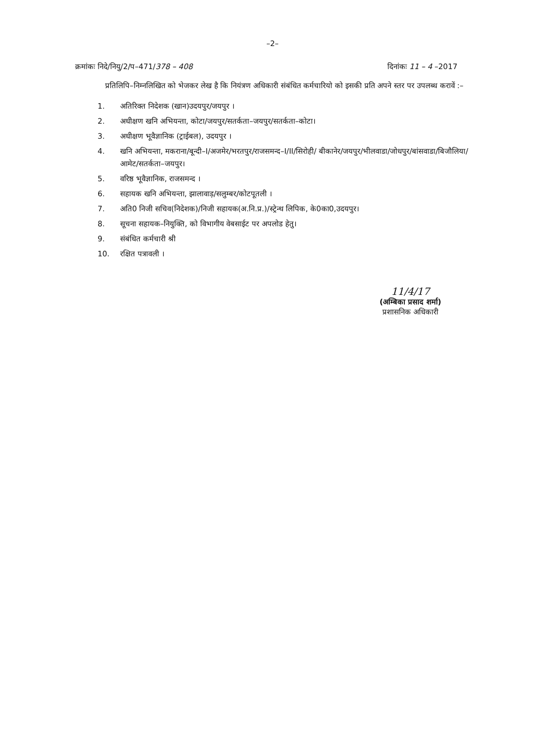–2–
क्रमांकः निदे/नियु/2/प–471/378 – 408
दिनांकः 11 – 4 –2017
प्रतिलिपि–निम्नलिखित को भेजकर लेख है कि नियंत्रण अधिकारी संबंधित कर्मचारियो को इसकी प्रति अपने स्तर पर उपलब्ध करावें :–
1. अतिरिक्त निदेशक (खान)उदयपुर/जयपुर ।
2. अधीक्षण खनि अभियन्ता, कोटा/जयपुर/सतर्कता–जयपुर/सतर्कता–कोटा।
3. अधीक्षण भूवैज्ञानिक (ट्राईबल), उदयपुर ।
4. खनि अभियन्ता, मकराना/बून्दी–I/अजमेर/भरतपुर/राजसमन्द–I/II/सिरोही/ बीकानेर/जयपुर/भीलवाडा/जोधपुर/बांसवाडा/बिजौलिया/आमेट/सतर्कता–जयपुर।
5. वरिष्ठ भूवैज्ञानिक, राजसमन्द ।
6. सहायक खनि अभियन्ता, झालावाड़/सलुम्बर/कोटपूतली ।
7. अति0 निजी सचिव(निदेशक)/निजी सहायक(अ.नि.प्र.)/स्ट्रेन्थ लिपिक, के0का0,उदयपुर।
8. सूचना सहायक–नियुक्ति, को विभागीय वेबसाईट पर अपलोड हेतु।
9. संबंधित कर्मचारी श्री
10. रक्षित पत्रावली ।
11/4/17
(अम्बिका प्रसाद शर्मा)
प्रशासनिक अधिकारी